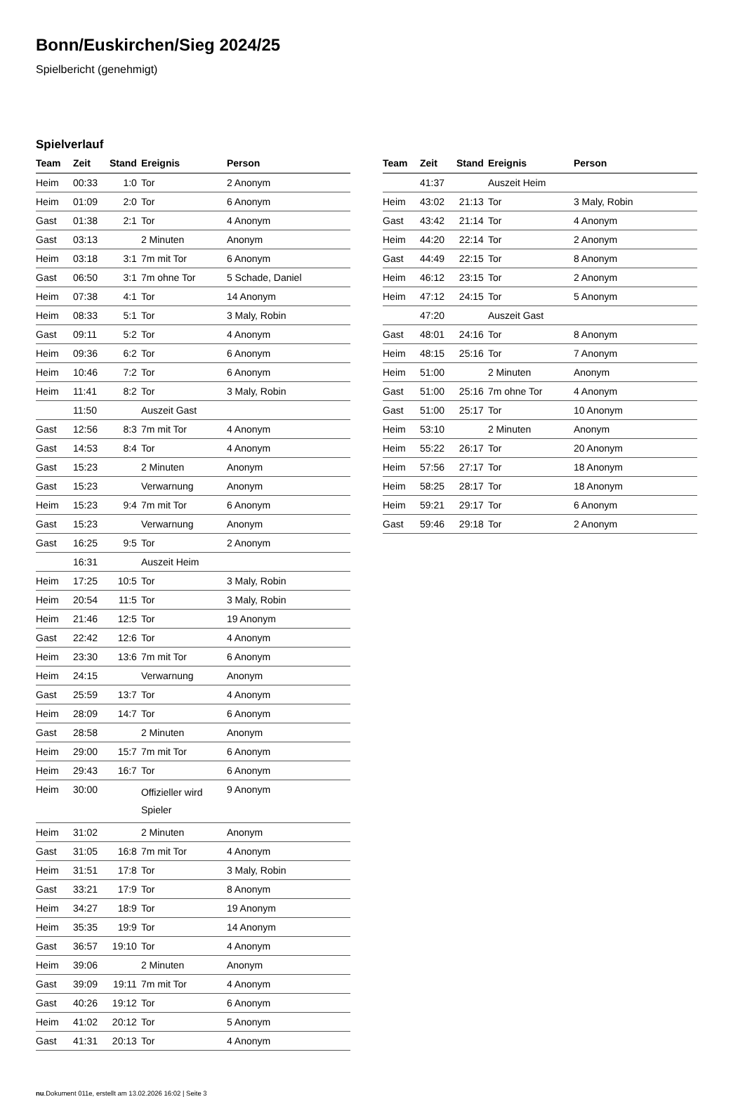Bonn/Euskirchen/Sieg 2024/25
Spielbericht (genehmigt)
Spielverlauf
| Team | Zeit | Stand | Ereignis | Person |
| --- | --- | --- | --- | --- |
| Heim | 00:33 | 1:0 | Tor | 2 Anonym |
| Heim | 01:09 | 2:0 | Tor | 6 Anonym |
| Gast | 01:38 | 2:1 | Tor | 4 Anonym |
| Gast | 03:13 | | 2 Minuten | Anonym |
| Heim | 03:18 | 3:1 | 7m mit Tor | 6 Anonym |
| Gast | 06:50 | 3:1 | 7m ohne Tor | 5 Schade, Daniel |
| Heim | 07:38 | 4:1 | Tor | 14 Anonym |
| Heim | 08:33 | 5:1 | Tor | 3 Maly, Robin |
| Gast | 09:11 | 5:2 | Tor | 4 Anonym |
| Heim | 09:36 | 6:2 | Tor | 6 Anonym |
| Heim | 10:46 | 7:2 | Tor | 6 Anonym |
| Heim | 11:41 | 8:2 | Tor | 3 Maly, Robin |
| | 11:50 | | Auszeit Gast | |
| Gast | 12:56 | 8:3 | 7m mit Tor | 4 Anonym |
| Gast | 14:53 | 8:4 | Tor | 4 Anonym |
| Gast | 15:23 | | 2 Minuten | Anonym |
| Gast | 15:23 | | Verwarnung | Anonym |
| Heim | 15:23 | 9:4 | 7m mit Tor | 6 Anonym |
| Gast | 15:23 | | Verwarnung | Anonym |
| Gast | 16:25 | 9:5 | Tor | 2 Anonym |
| | 16:31 | | Auszeit Heim | |
| Heim | 17:25 | 10:5 | Tor | 3 Maly, Robin |
| Heim | 20:54 | 11:5 | Tor | 3 Maly, Robin |
| Heim | 21:46 | 12:5 | Tor | 19 Anonym |
| Gast | 22:42 | 12:6 | Tor | 4 Anonym |
| Heim | 23:30 | 13:6 | 7m mit Tor | 6 Anonym |
| Heim | 24:15 | | Verwarnung | Anonym |
| Gast | 25:59 | 13:7 | Tor | 4 Anonym |
| Heim | 28:09 | 14:7 | Tor | 6 Anonym |
| Gast | 28:58 | | 2 Minuten | Anonym |
| Heim | 29:00 | 15:7 | 7m mit Tor | 6 Anonym |
| Heim | 29:43 | 16:7 | Tor | 6 Anonym |
| Heim | 30:00 | | Offizieller wird Spieler | 9 Anonym |
| Heim | 31:02 | | 2 Minuten | Anonym |
| Gast | 31:05 | 16:8 | 7m mit Tor | 4 Anonym |
| Heim | 31:51 | 17:8 | Tor | 3 Maly, Robin |
| Gast | 33:21 | 17:9 | Tor | 8 Anonym |
| Heim | 34:27 | 18:9 | Tor | 19 Anonym |
| Heim | 35:35 | 19:9 | Tor | 14 Anonym |
| Gast | 36:57 | 19:10 | Tor | 4 Anonym |
| Heim | 39:06 | | 2 Minuten | Anonym |
| Gast | 39:09 | 19:11 | 7m mit Tor | 4 Anonym |
| Gast | 40:26 | 19:12 | Tor | 6 Anonym |
| Heim | 41:02 | 20:12 | Tor | 5 Anonym |
| Gast | 41:31 | 20:13 | Tor | 4 Anonym |
| Team | Zeit | Stand | Ereignis | Person |
| --- | --- | --- | --- | --- |
| | 41:37 | | Auszeit Heim | |
| Heim | 43:02 | 21:13 | Tor | 3 Maly, Robin |
| Gast | 43:42 | 21:14 | Tor | 4 Anonym |
| Heim | 44:20 | 22:14 | Tor | 2 Anonym |
| Gast | 44:49 | 22:15 | Tor | 8 Anonym |
| Heim | 46:12 | 23:15 | Tor | 2 Anonym |
| Heim | 47:12 | 24:15 | Tor | 5 Anonym |
| | 47:20 | | Auszeit Gast | |
| Gast | 48:01 | 24:16 | Tor | 8 Anonym |
| Heim | 48:15 | 25:16 | Tor | 7 Anonym |
| Heim | 51:00 | | 2 Minuten | Anonym |
| Gast | 51:00 | 25:16 | 7m ohne Tor | 4 Anonym |
| Gast | 51:00 | 25:17 | Tor | 10 Anonym |
| Heim | 53:10 | | 2 Minuten | Anonym |
| Heim | 55:22 | 26:17 | Tor | 20 Anonym |
| Heim | 57:56 | 27:17 | Tor | 18 Anonym |
| Heim | 58:25 | 28:17 | Tor | 18 Anonym |
| Heim | 59:21 | 29:17 | Tor | 6 Anonym |
| Gast | 59:46 | 29:18 | Tor | 2 Anonym |
nu.Dokument 011e, erstellt am 13.02.2026 16:02 | Seite 3